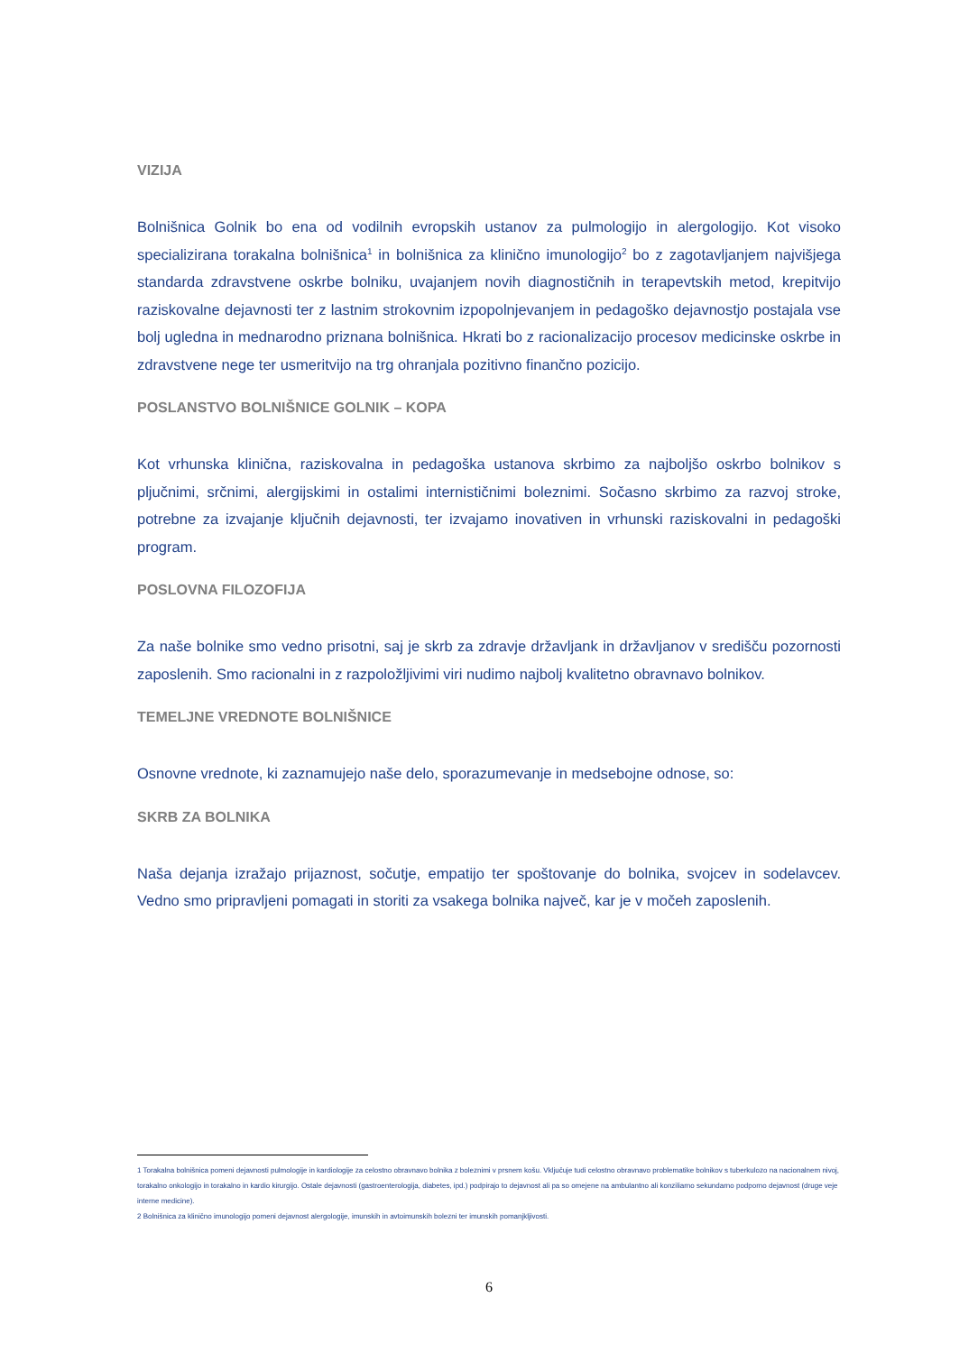VIZIJA
Bolnišnica Golnik bo ena od vodilnih evropskih ustanov za pulmologijo in alergologijo. Kot visoko specializirana torakalna bolnišnica<sup>1</sup> in bolnišnica za klinično imunologijo<sup>2</sup> bo z zagotavljanjem najvišjega standarda zdravstvene oskrbe bolniku, uvajanjem novih diagnostičnih in terapevtskih metod, krepitvijo raziskovalne dejavnosti ter z lastnim strokovnim izpopolnjevanjem in pedagoško dejavnostjo postajala vse bolj ugledna in mednarodno priznana bolnišnica. Hkrati bo z racionalizacijo procesov medicinske oskrbe in zdravstvene nege ter usmeritvijo na trg ohranjala pozitivno finančno pozicijo.
POSLANSTVO BOLNIŠNICE GOLNIK – KOPA
Kot vrhunska klinična, raziskovalna in pedagoška ustanova skrbimo za najboljšo oskrbo bolnikov s pljučnimi, srčnimi, alergijskimi in ostalimi internističnimi boleznimi. Sočasno skrbimo za razvoj stroke, potrebne za izvajanje ključnih dejavnosti, ter izvajamo inovativen in vrhunski raziskovalni in pedagoški program.
POSLOVNA FILOZOFIJA
Za naše bolnike smo vedno prisotni, saj je skrb za zdravje državljank in državljanov v središču pozornosti zaposlenih. Smo racionalni in z razpoložljivimi viri nudimo najbolj kvalitetno obravnavo bolnikov.
TEMELJNE VREDNOTE BOLNIŠNICE
Osnovne vrednote, ki zaznamujejo naše delo, sporazumevanje in medsebojne odnose, so:
SKRB ZA BOLNIKA
Naša dejanja izražajo prijaznost, sočutje, empatijo ter spoštovanje do bolnika, svojcev in sodelavcev. Vedno smo pripravljeni pomagati in storiti za vsakega bolnika največ, kar je v močeh zaposlenih.
1 Torakalna bolnišnica pomeni dejavnosti pulmologije in kardiologije za celostno obravnavo bolnika z boleznimi v prsnem košu. Vključuje tudi celostno obravnavo problematike bolnikov s tuberkulozo na nacionalnem nivoj, torakalno onkologijo in torakalno in kardio kirurgijo. Ostale dejavnosti (gastroenterologija, diabetes, ipd.) podpirajo to dejavnost ali pa so omejene na ambulantno ali konziliarno sekundarno podporno dejavnost (druge veje interne medicine).
2 Bolnišnica za klinično imunologijo pomeni dejavnost alergologije, imunskih in avtoimunskih bolezni ter imunskih pomanjkljivosti.
6